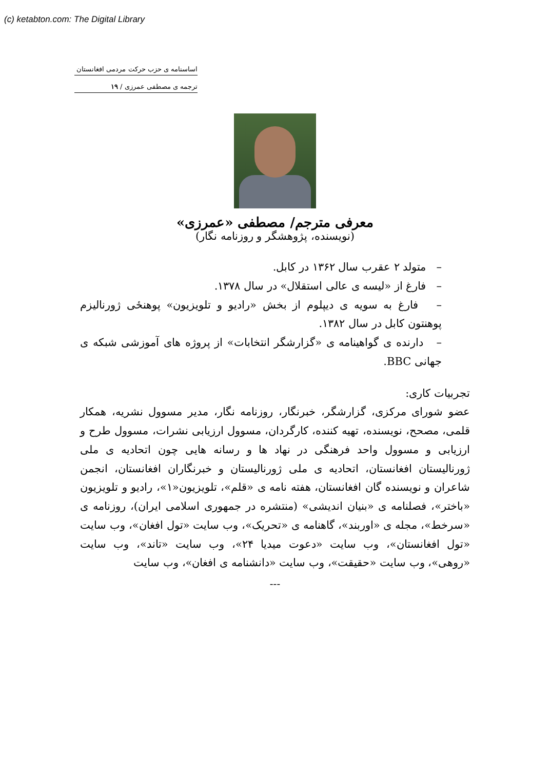(c) ketabton.com: The Digital Library
اساسنامه ی حزب حرکت مردمی افغانستان
ترجمه ی مصطفی عمرزی / ۱۹
معرفی مترجم/ مصطفی «عمرزی»
(نویسنده، پژوهشگر و روزنامه نگار)
– متولد ۲ عقرب سال ۱۳۶۲ در کابل.
– فارغ از «لیسه ی عالی استقلال» در سال ۱۳۷۸.
– فارغ به سویه ی دیپلوم از بخش «رادیو و تلویزیون» پوهنځی ژورنالیزم پوهنتون کابل در سال ۱۳۸۲.
– دارنده ی گواهینامه ی «گزارشگر انتخابات» از پروژه های آموزشی شبکه ی جهانی BBC.
تجربیات کاری:
عضو شورای مرکزی، گزارشگر، خبرنگار، روزنامه نگار، مدیر مسوول نشریه، همکار قلمی، مصحح، نویسنده، تهیه کننده، کارگردان، مسوول ارزیابی نشرات، مسوول طرح و ارزیابی و مسوول واحد فرهنگی در نهاد ها و رسانه هایی چون اتحادیه ی ملی ژورنالیستان افغانستان، اتحادیه ی ملی ژورنالیستان و خبرنگاران افغانستان، انجمن شاعران و نویسنده گان افغانستان، هفته نامه ی «قلم»، تلویزیون«۱»، رادیو و تلویزیون «باختر»، فصلنامه ی «بنیان اندیشی» (منتشره در جمهوری اسلامی ایران)، روزنامه ی «سرخط»، مجله ی «اوربند»، گاهنامه ی «تحریک»، وب سایت «تول افغان»، وب سایت «تول افغانستان»، وب سایت «دعوت میدیا ۲۴»، وب سایت «تاند»، وب سایت «روهی»، وب سایت «حقیقت»، وب سایت «دانشنامه ی افغان»، وب سایت
---